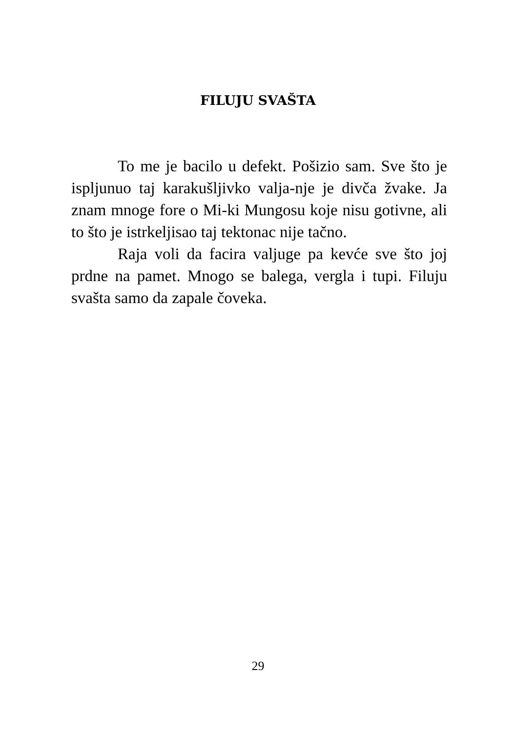FILUJU SVAŠTA
To me je bacilo u defekt. Pošizio sam. Sve što je ispljunuo taj karakušljivko valja-nje je divča žvake. Ja znam mnoge fore o Mi-ki Mungosu koje nisu gotivne, ali to što je istrkeljisao taj tektonac nije tačno.
Raja voli da facira valjuge pa kevće sve što joj prdne na pamet. Mnogo se balega, vergla i tupi. Filuju svašta samo da zapale čoveka.
29